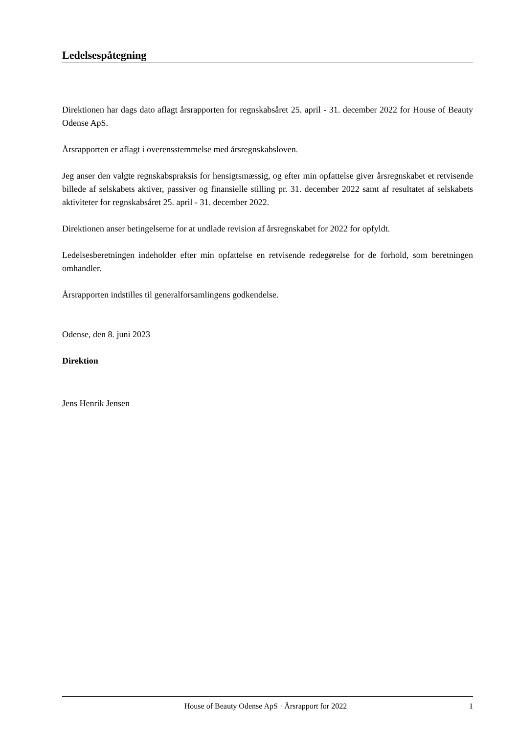Ledelsespåtegning
Direktionen har dags dato aflagt årsrapporten for regnskabsåret 25. april - 31. december 2022 for House of Beauty Odense ApS.
Årsrapporten er aflagt i overensstemmelse med årsregnskabsloven.
Jeg anser den valgte regnskabspraksis for hensigtsmæssig, og efter min opfattelse giver årsregnskabet et retvisende billede af selskabets aktiver, passiver og finansielle stilling pr. 31. december 2022 samt af resultatet af selskabets aktiviteter for regnskabsåret 25. april - 31. december 2022.
Direktionen anser betingelserne for at undlade revision af årsregnskabet for 2022 for opfyldt.
Ledelsesberetningen indeholder efter min opfattelse en retvisende redegørelse for de forhold, som beretningen omhandler.
Årsrapporten indstilles til generalforsamlingens godkendelse.
Odense, den 8. juni 2023
Direktion
Jens Henrik Jensen
House of Beauty Odense ApS · Årsrapport for 2022 1